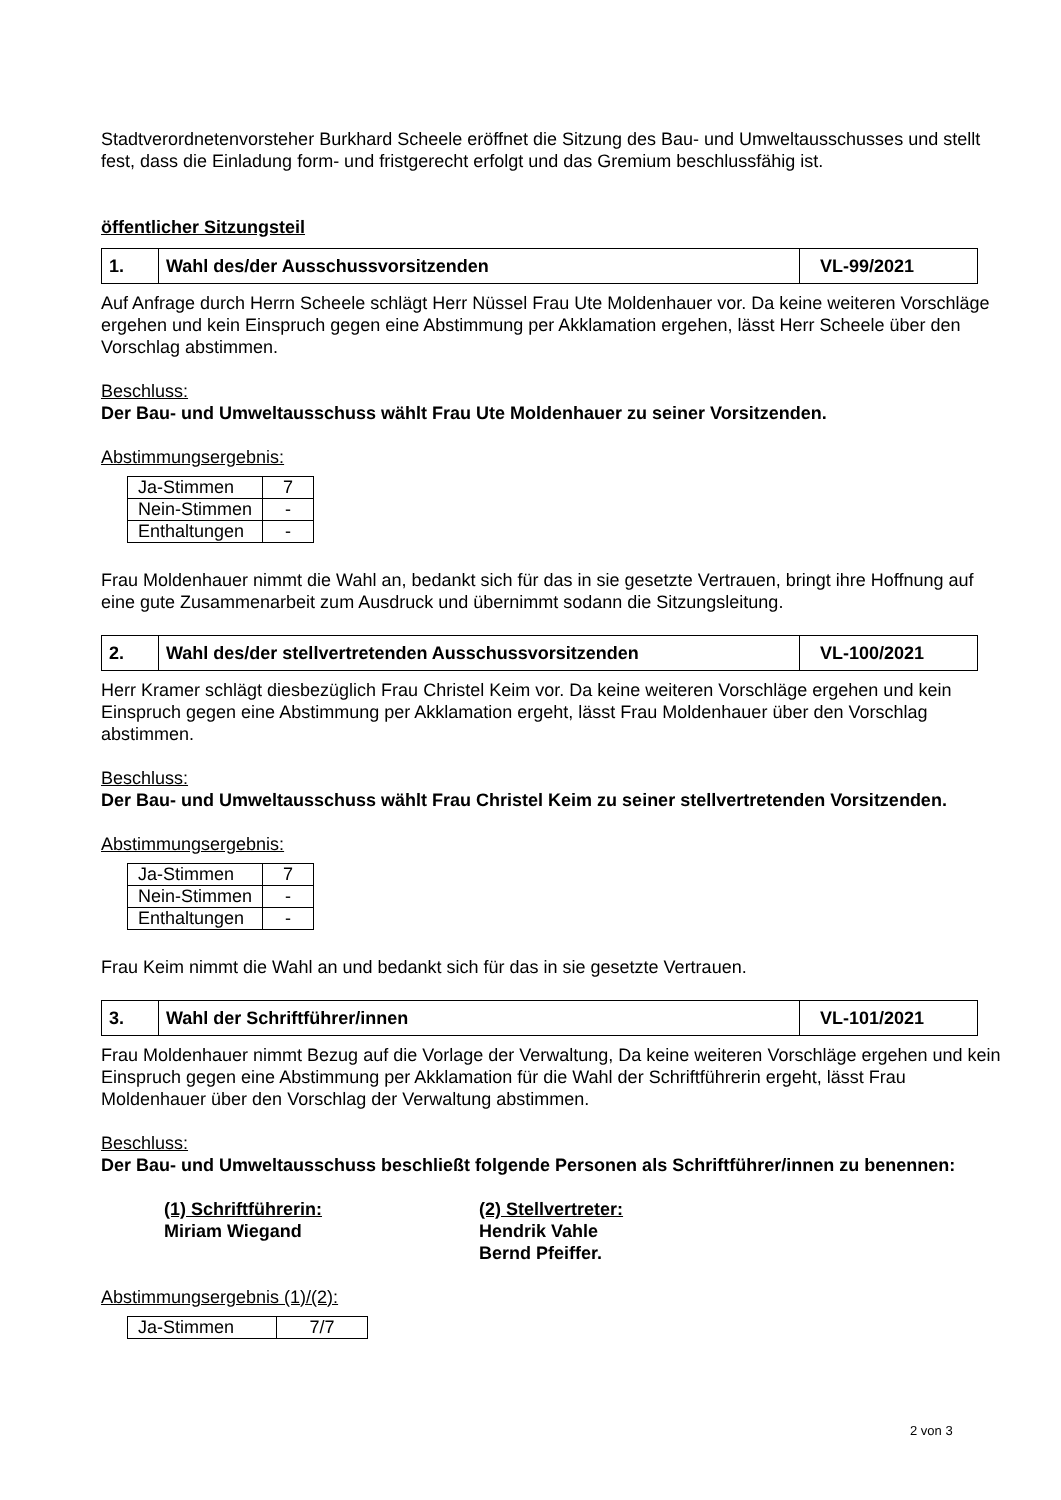Stadtverordnetenvorsteher Burkhard Scheele eröffnet die Sitzung des Bau- und Umweltausschusses und stellt fest, dass die Einladung form- und fristgerecht erfolgt und das Gremium beschlussfähig ist.
öffentlicher Sitzungsteil
| 1. | Wahl des/der Ausschussvorsitzenden | VL-99/2021 |
Auf Anfrage durch Herrn Scheele schlägt Herr Nüssel Frau Ute Moldenhauer vor. Da keine weiteren Vorschläge ergehen und kein Einspruch gegen eine Abstimmung per Akklamation ergehen, lässt Herr Scheele über den Vorschlag abstimmen.
Beschluss:
Der Bau- und Umweltausschuss wählt Frau Ute Moldenhauer zu seiner Vorsitzenden.
Abstimmungsergebnis:
| Ja-Stimmen | 7 |
| Nein-Stimmen | - |
| Enthaltungen | - |
Frau Moldenhauer nimmt die Wahl an, bedankt sich für das in sie gesetzte Vertrauen, bringt ihre Hoffnung auf eine gute Zusammenarbeit zum Ausdruck und übernimmt sodann die Sitzungsleitung.
| 2. | Wahl des/der stellvertretenden Ausschussvorsitzenden | VL-100/2021 |
Herr Kramer schlägt diesbezüglich Frau Christel Keim vor. Da keine weiteren Vorschläge ergehen und kein Einspruch gegen eine Abstimmung per Akklamation ergeht, lässt Frau Moldenhauer über den Vorschlag abstimmen.
Beschluss:
Der Bau- und Umweltausschuss wählt Frau Christel Keim zu seiner stellvertretenden Vorsitzenden.
Abstimmungsergebnis:
| Ja-Stimmen | 7 |
| Nein-Stimmen | - |
| Enthaltungen | - |
Frau Keim nimmt die Wahl an und bedankt sich für das in sie gesetzte Vertrauen.
| 3. | Wahl der Schriftführer/innen | VL-101/2021 |
Frau Moldenhauer nimmt Bezug auf die Vorlage der Verwaltung, Da keine weiteren Vorschläge ergehen und kein Einspruch gegen eine Abstimmung per Akklamation für die Wahl der Schriftführerin ergeht, lässt Frau Moldenhauer über den Vorschlag der Verwaltung abstimmen.
Beschluss:
Der Bau- und Umweltausschuss beschließt folgende Personen als Schriftführer/innen zu benennen:
(1) Schriftführerin:
Miriam Wiegand
(2) Stellvertreter:
Hendrik Vahle
Bernd Pfeiffer.
Abstimmungsergebnis (1)/(2):
| Ja-Stimmen | 7/7 |
2 von 3